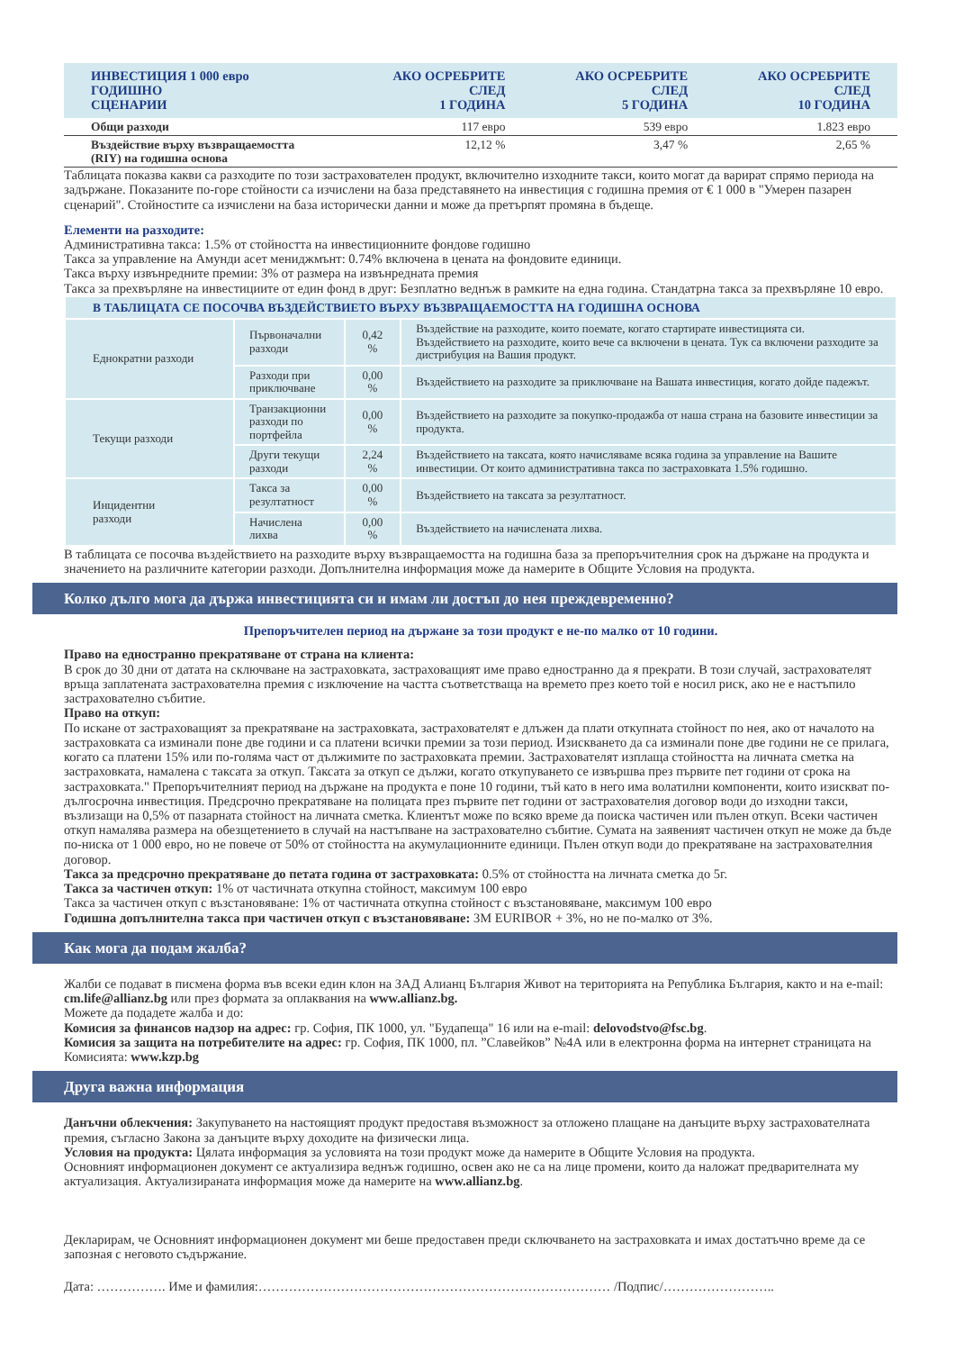| ИНВЕСТИЦИЯ 1 000 евро ГОДИШНО СЦЕНАРИИ | АКО ОСРЕБРИТЕ СЛЕД 1 ГОДИНА | АКО ОСРЕБРИТЕ СЛЕД 5 ГОДИНА | АКО ОСРЕБРИТЕ СЛЕД 10 ГОДИНА |
| --- | --- | --- | --- |
| Общи разходи | 117 евро | 539 евро | 1.823 евро |
| Въздействие върху възвращаемостта (RIY) на годишна основа | 12,12 % | 3,47 % | 2,65 % |
Таблицата показва какви са разходите по този застрахователен продукт, включително изходните такси, които могат да варират спрямо периода на задържане. Показаните по-горе стойности са изчислени на база представянето на инвестиция с годишна премия от € 1 000 в "Умерен пазарен сценарий". Стойностите са изчислени на база исторически данни и може да претърпят промяна в бъдеще.
Елементи на разходите:
Административна такса: 1.5% от стойността на инвестиционните фондове годишно
Такса за управление на Амунди асет мениджмънт: 0.74% включена в цената на фондовите единици.
Такса върху извънредните премии: 3% от размера на извънредната премия
Такса за прехвърляне на инвестициите от един фонд в друг: Безплатно веднъж в рамките на една година. Стандатрна такса за прехвърляне 10 евро.
| В ТАБЛИЦАТА СЕ ПОСОЧВА ВЪЗДЕЙСТВИЕТО ВЪРХУ ВЪЗВРАЩАЕМОСТТА НА ГОДИШНА ОСНОВА | | | |
| Еднократни разходи | Първоначални разходи | 0,42 % | Въздействие на разходите, които поемате, когато стартирате инвестицията си. Въздействието на разходите, които вече са включени в цената. Тук са включени разходите за дистрибуция на Вашия продукт. |
| | Разходи при приключване | 0,00 % | Въздействието на разходите за приключване на Вашата инвестиция, когато дойде падежът. |
| Текущи разходи | Транзакционни разходи по портфейла | 0,00 % | Въздействието на разходите за покупко-продажба от наша страна на базовите инвестиции за продукта. |
| | Други текущи разходи | 2,24 % | Въздействието на таксата, която начисляваме всяка година за управление на Вашите инвестиции. От които административна такса по застраховката 1.5% годишно. |
| Инцидентни разходи | Такса за резултатност | 0,00 % | Въздействието на таксата за резултатност. |
| | Начислена лихва | 0,00 % | Въздействието на начислената лихва. |
В таблицата се посочва въздействието на разходите върху възвращаемостта на годишна база за препоръчителния срок на държане на продукта и значението на различните категории разходи. Допълнителна информация може да намерите в Общите Условия на продукта.
Колко дълго мога да държа инвестицията си и имам ли достъп до нея преждевременно?
Препоръчителен период на държане за този продукт е не-по малко от 10 години.
Право на едностранно прекратяване от страна на клиента:
В срок до 30 дни от датата на сключване на застраховката, застраховащият име право едностранно да я прекрати. В този случай, застрахователят връща заплатената застрахователна премия с изключение на частта съответстваща на времето през което той е носил риск, ако не е настъпило застрахователно събитие.
Право на откуп:
По искане от застраховащият за прекратяване на застраховката, застрахователят е длъжен да плати откупната стойност по нея, ако от началото на застраховката са изминали поне две години и са платени всички премии за този период. Изискването да са изминали поне две години не се прилага, когато са платени 15% или по-голяма част от дължимите по застраховката премии. Застрахователят изплаща стойността на личната сметка на застраховката, намалена с таксата за откуп. Таксата за откуп се дължи, когато откупуването се извършва през първите пет години от срока на застраховката." Препоръчителният период на държане на продукта е поне 10 години, тъй като в него има волатилни компоненти, които изискват по-дългосрочна инвестиция. Предсрочно прекратяване на полицата през първите пет години от застрахователия договор води до изходни такси, възлизащи на 0,5% от пазарната стойност на личната сметка. Клиентът може по всяко време да поиска частичен или пълен откуп. Всеки частичен откуп намалява размера на обезщетението в случай на настъпване на застрахователно събитие. Сумата на заявеният частичен откуп не може да бъде по-ниска от 1 000 евро, но не повече от 50% от стойността на акумулационните единици. Пълен откуп води до прекратяване на застрахователния договор.
Такса за предсрочно прекратяване до петата година от застраховката: 0.5% от стойността на личната сметка до 5г.
Такса за частичен откуп: 1% от частичната откупна стойност, максимум 100 евро
Такса за частичен откуп с възстановяване: 1% от частичната откупна стойност с възстановяване, максимум 100 евро
Годишна допълнителна такса при частичен откуп с възстановяване: 3M EURIBOR + 3%, но не по-малко от 3%.
Как мога да подам жалба?
Жалби се подават в писмена форма във всеки един клон на ЗАД Алианц България Живот на територията на Република България, както и на e-mail: cm.life@allianz.bg или през формата за оплаквания на www.allianz.bg.
Можете да подадете жалба и до:
Комисия за финансов надзор на адрес: гр. София, ПК 1000, ул. "Будапеща" 16 или на e-mail: delovodstvo@fsc.bg.
Комисия за защита на потребителите на адрес: гр. София, ПК 1000, пл. ”Славейков” №4А или в електронна форма на интернет страницата на Комисията: www.kzp.bg
Друга важна информация
Данъчни облекчения: Закупуването на настоящият продукт предоставя възможност за отложено плащане на данъците върху застрахователната премия, съгласно Закона за данъците върху доходите на физически лица.
Условия на продукта: Цялата информация за условията на този продукт може да намерите в Общите Условия на продукта.
Основният информационен документ се актуализира веднъж годишно, освен ако не са на лице промени, които да наложат предварителната му актуализация. Актуализираната информация може да намерите на www.allianz.bg.
Декларирам, че Основният информационен документ ми беше предоставен преди сключването на застраховката и имах достатъчно време да се запозная с неговото съдържание.
Дата: ……………. Име и фамилия:……………………………………………………………………… /Подпис/……………………..